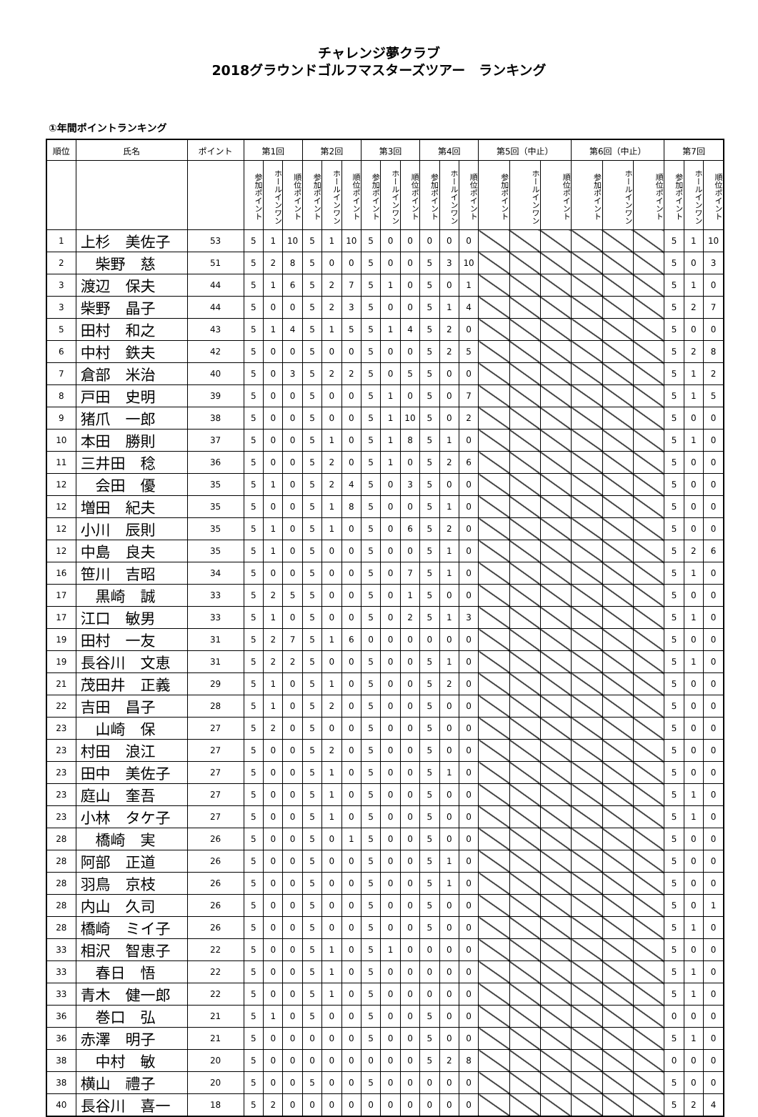チャレンジ夢クラブ
2018グラウンドゴルフマスターズツアー　ランキング
①年間ポイントランキング
| 順位 | 氏名 | ポイント | 第1回 | | | 第2回 | | | 第3回 | | | 第4回 | | | 第5回（中止） | | | 第6回（中止） | | | 第7回 | | |
| --- | --- | --- | --- | --- | --- | --- | --- | --- | --- | --- | --- | --- | --- | --- | --- | --- | --- | --- | --- | --- | --- | --- | --- |
| | | | 参加ポイント | ホールインワン | 順位ポイント | 参加ポイント | ホールインワン | 順位ポイント | 参加ポイント | ホールインワン | 順位ポイント | 参加ポイント | ホールインワン | 順位ポイント | 参加ポイント | ホールインワン | 順位ポイント | 参加ポイント | ホールインワン | 順位ポイント | 参加ポイント | ホールインワン | 順位ポイント |
| 1 | 上杉 美佐子 | 53 | 5 | 1 | 10 | 5 | 1 | 10 | 5 | 0 | 0 | 0 | 0 | 0 | | | | | | | 5 | 1 | 10 |
| 2 | 柴野 慈 | 51 | 5 | 2 | 8 | 5 | 0 | 0 | 5 | 0 | 0 | 5 | 3 | 10 | | | | | | | 5 | 0 | 3 |
| 3 | 渡辺 保夫 | 44 | 5 | 1 | 6 | 5 | 2 | 7 | 5 | 1 | 0 | 5 | 0 | 1 | | | | | | | 5 | 1 | 0 |
| 3 | 柴野 晶子 | 44 | 5 | 0 | 0 | 5 | 2 | 3 | 5 | 0 | 0 | 5 | 1 | 4 | | | | | | | 5 | 2 | 7 |
| 5 | 田村 和之 | 43 | 5 | 1 | 4 | 5 | 1 | 5 | 5 | 1 | 4 | 5 | 2 | 0 | | | | | | | 5 | 0 | 0 |
| 6 | 中村 鉄夫 | 42 | 5 | 0 | 0 | 5 | 0 | 0 | 5 | 0 | 0 | 5 | 2 | 5 | | | | | | | 5 | 2 | 8 |
| 7 | 倉部 米治 | 40 | 5 | 0 | 3 | 5 | 2 | 2 | 5 | 0 | 5 | 5 | 0 | 0 | | | | | | | 5 | 1 | 2 |
| 8 | 戸田 史明 | 39 | 5 | 0 | 0 | 5 | 0 | 0 | 5 | 1 | 0 | 5 | 0 | 7 | | | | | | | 5 | 1 | 5 |
| 9 | 猪爪 一郎 | 38 | 5 | 0 | 0 | 5 | 0 | 0 | 5 | 1 | 10 | 5 | 0 | 2 | | | | | | | 5 | 0 | 0 |
| 10 | 本田 勝則 | 37 | 5 | 0 | 0 | 5 | 1 | 0 | 5 | 1 | 8 | 5 | 1 | 0 | | | | | | | 5 | 1 | 0 |
| 11 | 三井田 稔 | 36 | 5 | 0 | 0 | 5 | 2 | 0 | 5 | 1 | 0 | 5 | 2 | 6 | | | | | | | 5 | 0 | 0 |
| 12 | 会田 優 | 35 | 5 | 1 | 0 | 5 | 2 | 4 | 5 | 0 | 3 | 5 | 0 | 0 | | | | | | | 5 | 0 | 0 |
| 12 | 増田 紀夫 | 35 | 5 | 0 | 0 | 5 | 1 | 8 | 5 | 0 | 0 | 5 | 1 | 0 | | | | | | | 5 | 0 | 0 |
| 12 | 小川 辰則 | 35 | 5 | 1 | 0 | 5 | 1 | 0 | 5 | 0 | 6 | 5 | 2 | 0 | | | | | | | 5 | 0 | 0 |
| 12 | 中島 良夫 | 35 | 5 | 1 | 0 | 5 | 0 | 0 | 5 | 0 | 0 | 5 | 1 | 0 | | | | | | | 5 | 2 | 6 |
| 16 | 笹川 吉昭 | 34 | 5 | 0 | 0 | 5 | 0 | 0 | 5 | 0 | 7 | 5 | 1 | 0 | | | | | | | 5 | 1 | 0 |
| 17 | 黒崎 誠 | 33 | 5 | 2 | 5 | 5 | 0 | 0 | 5 | 0 | 1 | 5 | 0 | 0 | | | | | | | 5 | 0 | 0 |
| 17 | 江口 敏男 | 33 | 5 | 1 | 0 | 5 | 0 | 0 | 5 | 0 | 2 | 5 | 1 | 3 | | | | | | | 5 | 1 | 0 |
| 19 | 田村 一友 | 31 | 5 | 2 | 7 | 5 | 1 | 6 | 0 | 0 | 0 | 0 | 0 | 0 | | | | | | | 5 | 0 | 0 |
| 19 | 長谷川 文恵 | 31 | 5 | 2 | 2 | 5 | 0 | 0 | 5 | 0 | 0 | 5 | 1 | 0 | | | | | | | 5 | 1 | 0 |
| 21 | 茂田井 正義 | 29 | 5 | 1 | 0 | 5 | 1 | 0 | 5 | 0 | 0 | 5 | 2 | 0 | | | | | | | 5 | 0 | 0 |
| 22 | 吉田 昌子 | 28 | 5 | 1 | 0 | 5 | 2 | 0 | 5 | 0 | 0 | 5 | 0 | 0 | | | | | | | 5 | 0 | 0 |
| 23 | 山崎 保 | 27 | 5 | 2 | 0 | 5 | 0 | 0 | 5 | 0 | 0 | 5 | 0 | 0 | | | | | | | 5 | 0 | 0 |
| 23 | 村田 浪江 | 27 | 5 | 0 | 0 | 5 | 2 | 0 | 5 | 0 | 0 | 5 | 0 | 0 | | | | | | | 5 | 0 | 0 |
| 23 | 田中 美佐子 | 27 | 5 | 0 | 0 | 5 | 1 | 0 | 5 | 0 | 0 | 5 | 1 | 0 | | | | | | | 5 | 0 | 0 |
| 23 | 庭山 奎吾 | 27 | 5 | 0 | 0 | 5 | 1 | 0 | 5 | 0 | 0 | 5 | 0 | 0 | | | | | | | 5 | 1 | 0 |
| 23 | 小林 タケ子 | 27 | 5 | 0 | 0 | 5 | 1 | 0 | 5 | 0 | 0 | 5 | 0 | 0 | | | | | | | 5 | 1 | 0 |
| 28 | 橋崎 実 | 26 | 5 | 0 | 0 | 5 | 0 | 1 | 5 | 0 | 0 | 5 | 0 | 0 | | | | | | | 5 | 0 | 0 |
| 28 | 阿部 正道 | 26 | 5 | 0 | 0 | 5 | 0 | 0 | 5 | 0 | 0 | 5 | 1 | 0 | | | | | | | 5 | 0 | 0 |
| 28 | 羽鳥 京枝 | 26 | 5 | 0 | 0 | 5 | 0 | 0 | 5 | 0 | 0 | 5 | 1 | 0 | | | | | | | 5 | 0 | 0 |
| 28 | 内山 久司 | 26 | 5 | 0 | 0 | 5 | 0 | 0 | 5 | 0 | 0 | 5 | 0 | 0 | | | | | | | 5 | 0 | 1 |
| 28 | 橋崎 ミイ子 | 26 | 5 | 0 | 0 | 5 | 0 | 0 | 5 | 0 | 0 | 5 | 0 | 0 | | | | | | | 5 | 1 | 0 |
| 33 | 相沢 智恵子 | 22 | 5 | 0 | 0 | 5 | 1 | 0 | 5 | 1 | 0 | 0 | 0 | 0 | | | | | | | 5 | 0 | 0 |
| 33 | 春日 悟 | 22 | 5 | 0 | 0 | 5 | 1 | 0 | 5 | 0 | 0 | 0 | 0 | 0 | | | | | | | 5 | 1 | 0 |
| 33 | 青木 健一郎 | 22 | 5 | 0 | 0 | 5 | 1 | 0 | 5 | 0 | 0 | 0 | 0 | 0 | | | | | | | 5 | 1 | 0 |
| 36 | 巻口 弘 | 21 | 5 | 1 | 0 | 5 | 0 | 0 | 5 | 0 | 0 | 5 | 0 | 0 | | | | | | | 0 | 0 | 0 |
| 36 | 赤澤 明子 | 21 | 5 | 0 | 0 | 0 | 0 | 0 | 5 | 0 | 0 | 5 | 0 | 0 | | | | | | | 5 | 1 | 0 |
| 38 | 中村 敏 | 20 | 5 | 0 | 0 | 0 | 0 | 0 | 0 | 0 | 0 | 5 | 2 | 8 | | | | | | | 0 | 0 | 0 |
| 38 | 横山 禮子 | 20 | 5 | 0 | 0 | 5 | 0 | 0 | 5 | 0 | 0 | 0 | 0 | 0 | | | | | | | 5 | 0 | 0 |
| 40 | 長谷川 喜一 | 18 | 5 | 2 | 0 | 0 | 0 | 0 | 0 | 0 | 0 | 0 | 0 | 0 | | | | | | | 5 | 2 | 4 |